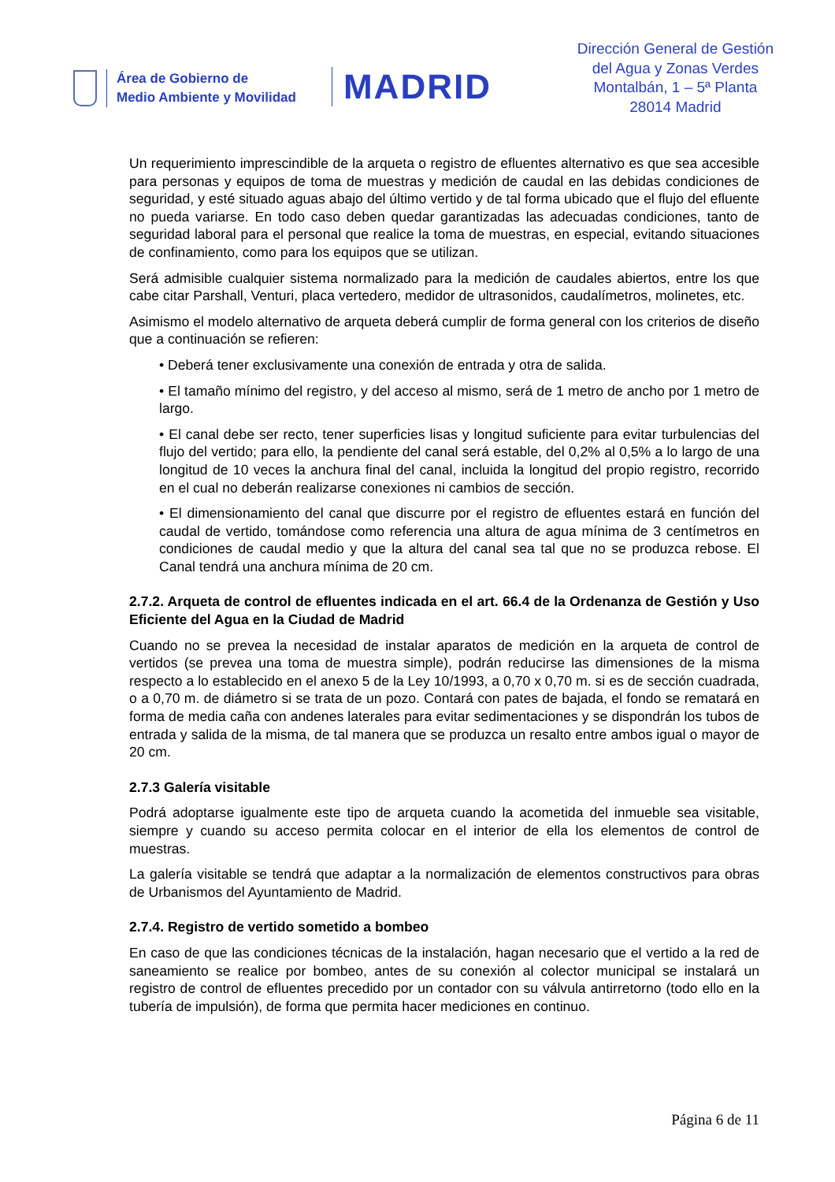Área de Gobierno de
Medio Ambiente y Movilidad
MADRID
Dirección General de Gestión
del Agua y Zonas Verdes
Montalbán, 1 – 5ª Planta
28014 Madrid
Un requerimiento imprescindible de la arqueta o registro de efluentes alternativo es que sea accesible para personas y equipos de toma de muestras y medición de caudal en las debidas condiciones de seguridad, y esté situado aguas abajo del último vertido y de tal forma ubicado que el flujo del efluente no pueda variarse. En todo caso deben quedar garantizadas las adecuadas condiciones, tanto de seguridad laboral para el personal que realice la toma de muestras, en especial, evitando situaciones de confinamiento, como para los equipos que se utilizan.
Será admisible cualquier sistema normalizado para la medición de caudales abiertos, entre los que cabe citar Parshall, Venturi, placa vertedero, medidor de ultrasonidos, caudalímetros, molinetes, etc.
Asimismo el modelo alternativo de arqueta deberá cumplir de forma general con los criterios de diseño que a continuación se refieren:
• Deberá tener exclusivamente una conexión de entrada y otra de salida.
• El tamaño mínimo del registro, y del acceso al mismo, será de 1 metro de ancho por 1 metro de largo.
• El canal debe ser recto, tener superficies lisas y longitud suficiente para evitar turbulencias del flujo del vertido; para ello, la pendiente del canal será estable, del 0,2% al 0,5% a lo largo de una longitud de 10 veces la anchura final del canal, incluida la longitud del propio registro, recorrido en el cual no deberán realizarse conexiones ni cambios de sección.
• El dimensionamiento del canal que discurre por el registro de efluentes estará en función del caudal de vertido, tomándose como referencia una altura de agua mínima de 3 centímetros en condiciones de caudal medio y que la altura del canal sea tal que no se produzca rebose. El Canal tendrá una anchura mínima de 20 cm.
2.7.2. Arqueta de control de efluentes indicada en el art. 66.4 de la Ordenanza de Gestión y Uso Eficiente del Agua en la Ciudad de Madrid
Cuando no se prevea la necesidad de instalar aparatos de medición en la arqueta de control de vertidos (se prevea una toma de muestra simple), podrán reducirse las dimensiones de la misma respecto a lo establecido en el anexo 5 de la Ley 10/1993, a 0,70 x 0,70 m. si es de sección cuadrada, o a 0,70 m. de diámetro si se trata de un pozo. Contará con pates de bajada, el fondo se rematará en forma de media caña con andenes laterales para evitar sedimentaciones y se dispondrán los tubos de entrada y salida de la misma, de tal manera que se produzca un resalto entre ambos igual o mayor de 20 cm.
2.7.3 Galería visitable
Podrá adoptarse igualmente este tipo de arqueta cuando la acometida del inmueble sea visitable, siempre y cuando su acceso permita colocar en el interior de ella los elementos de control de muestras.
La galería visitable se tendrá que adaptar a la normalización de elementos constructivos para obras de Urbanismos del Ayuntamiento de Madrid.
2.7.4. Registro de vertido sometido a bombeo
En caso de que las condiciones técnicas de la instalación, hagan necesario que el vertido a la red de saneamiento se realice por bombeo, antes de su conexión al colector municipal se instalará un registro de control de efluentes precedido por un contador con su válvula antirretorno (todo ello en la tubería de impulsión), de forma que permita hacer mediciones en continuo.
Página 6 de 11